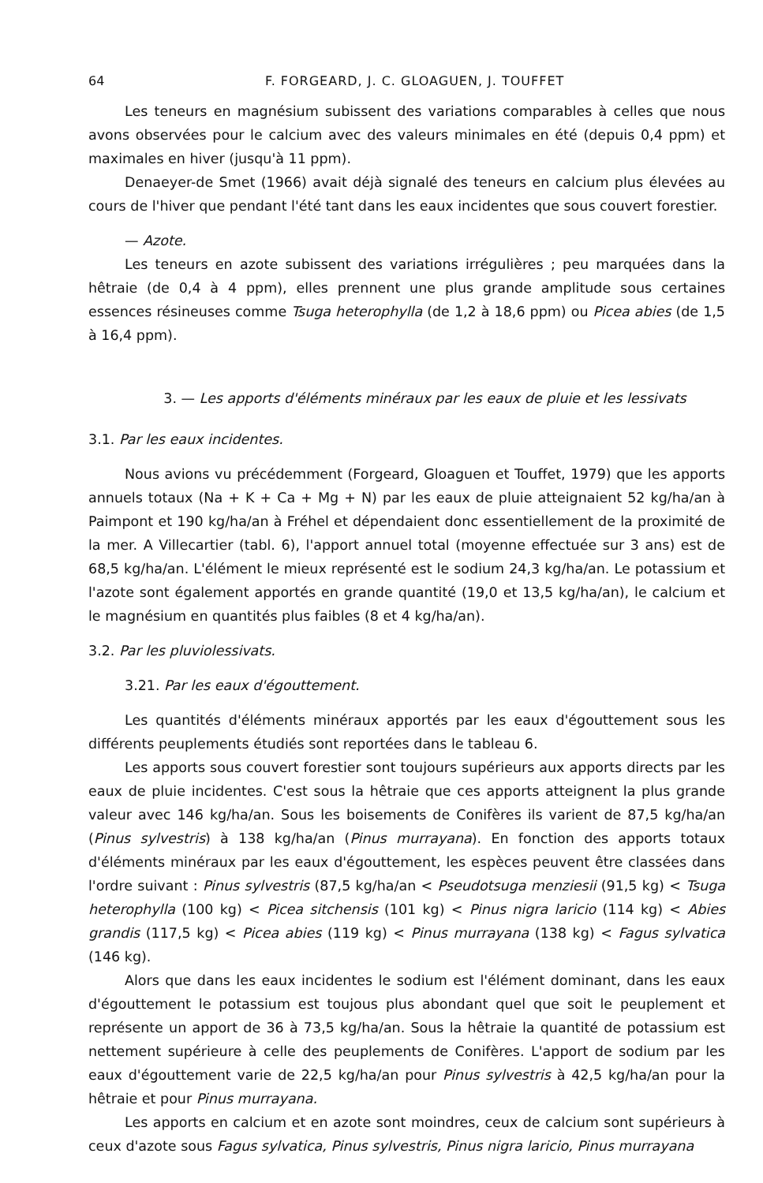64 F. FORGEARD, J. C. GLOAGUEN, J. TOUFFET
Les teneurs en magnésium subissent des variations comparables à celles que nous avons observées pour le calcium avec des valeurs minimales en été (depuis 0,4 ppm) et maximales en hiver (jusqu'à 11 ppm).
Denaeyer-de Smet (1966) avait déjà signalé des teneurs en calcium plus élevées au cours de l'hiver que pendant l'été tant dans les eaux incidentes que sous couvert forestier.
— Azote.
Les teneurs en azote subissent des variations irrégulières ; peu marquées dans la hêtraie (de 0,4 à 4 ppm), elles prennent une plus grande amplitude sous certaines essences résineuses comme Tsuga heterophylla (de 1,2 à 18,6 ppm) ou Picea abies (de 1,5 à 16,4 ppm).
3. — Les apports d'éléments minéraux par les eaux de pluie et les lessivats
3.1. Par les eaux incidentes.
Nous avions vu précédemment (Forgeard, Gloaguen et Touffet, 1979) que les apports annuels totaux (Na + K + Ca + Mg + N) par les eaux de pluie atteignaient 52 kg/ha/an à Paimpont et 190 kg/ha/an à Fréhel et dépendaient donc essentiellement de la proximité de la mer. A Villecartier (tabl. 6), l'apport annuel total (moyenne effectuée sur 3 ans) est de 68,5 kg/ha/an. L'élément le mieux représenté est le sodium 24,3 kg/ha/an. Le potassium et l'azote sont également apportés en grande quantité (19,0 et 13,5 kg/ha/an), le calcium et le magnésium en quantités plus faibles (8 et 4 kg/ha/an).
3.2. Par les pluviolessivats.
3.21. Par les eaux d'égouttement.
Les quantités d'éléments minéraux apportés par les eaux d'égouttement sous les différents peuplements étudiés sont reportées dans le tableau 6.
Les apports sous couvert forestier sont toujours supérieurs aux apports directs par les eaux de pluie incidentes. C'est sous la hêtraie que ces apports atteignent la plus grande valeur avec 146 kg/ha/an. Sous les boisements de Conifères ils varient de 87,5 kg/ha/an (Pinus sylvestris) à 138 kg/ha/an (Pinus murrayana). En fonction des apports totaux d'éléments minéraux par les eaux d'égouttement, les espèces peuvent être classées dans l'ordre suivant : Pinus sylvestris (87,5 kg/ha/an < Pseudotsuga menziesii (91,5 kg) < Tsuga heterophylla (100 kg) < Picea sitchensis (101 kg) < Pinus nigra laricio (114 kg) < Abies grandis (117,5 kg) < Picea abies (119 kg) < Pinus murrayana (138 kg) < Fagus sylvatica (146 kg).
Alors que dans les eaux incidentes le sodium est l'élément dominant, dans les eaux d'égouttement le potassium est toujous plus abondant quel que soit le peuplement et représente un apport de 36 à 73,5 kg/ha/an. Sous la hêtraie la quantité de potassium est nettement supérieure à celle des peuplements de Conifères. L'apport de sodium par les eaux d'égouttement varie de 22,5 kg/ha/an pour Pinus sylvestris à 42,5 kg/ha/an pour la hêtraie et pour Pinus murrayana.
Les apports en calcium et en azote sont moindres, ceux de calcium sont supérieurs à ceux d'azote sous Fagus sylvatica, Pinus sylvestris, Pinus nigra laricio, Pinus murrayana